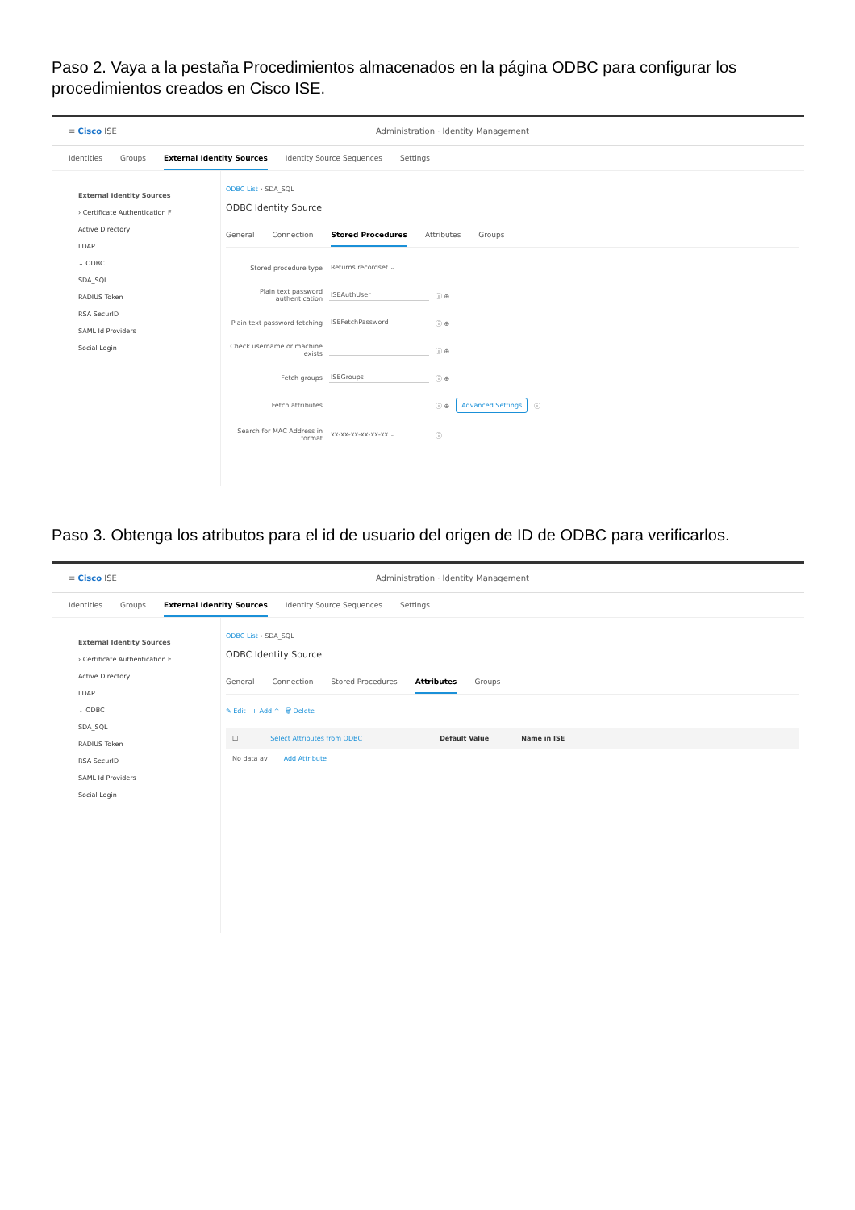Paso 2. Vaya a la pestaña Procedimientos almacenados en la página ODBC para configurar los procedimientos creados en Cisco ISE.
≡ Cisco ISE Administration · Identity Management
Identities Groups External Identity Sources Identity Source Sequences Settings
External Identity Sources
› Certificate Authentication F
Active Directory
LDAP
⌄ ODBC
SDA_SQL
RADIUS Token
RSA SecurID
SAML Id Providers
Social Login
ODBC List › SDA_SQL
ODBC Identity Source
General Connection Stored Procedures Attributes Groups
Stored procedure type Returns recordset ⌄
Plain text password authentication ISEAuthUser ⓘ ⊕
Plain text password fetching ISEFetchPassword ⓘ ⊕
Check username or machine exists ⓘ ⊕
Fetch groups ISEGroups ⓘ ⊕
Fetch attributes ⓘ ⊕ Advanced Settings ⓘ
Search for MAC Address in format xx-xx-xx-xx-xx-xx ⌄ ⓘ
Paso 3. Obtenga los atributos para el id de usuario del origen de ID de ODBC para verificarlos.
≡ Cisco ISE Administration · Identity Management
Identities Groups External Identity Sources Identity Source Sequences Settings
External Identity Sources
› Certificate Authentication F
Active Directory
LDAP
⌄ ODBC
SDA_SQL
RADIUS Token
RSA SecurID
SAML Id Providers
Social Login
ODBC List › SDA_SQL
ODBC Identity Source
General Connection Stored Procedures Attributes Groups
✎ Edit + Add ^ 🗑 Delete
☐ Select Attributes from ODBC Default Value Name in ISE
No data av Add Attribute